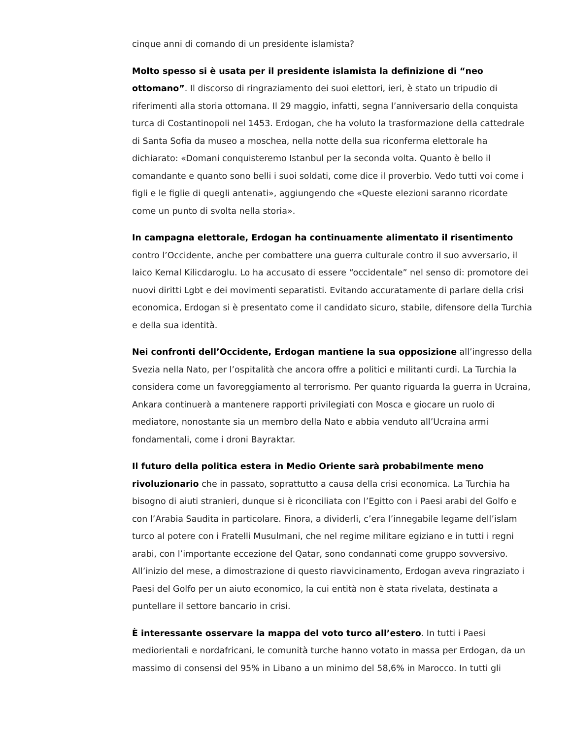cinque anni di comando di un presidente islamista?
Molto spesso si è usata per il presidente islamista la definizione di “neo ottomano”. Il discorso di ringraziamento dei suoi elettori, ieri, è stato un tripudio di riferimenti alla storia ottomana. Il 29 maggio, infatti, segna l’anniversario della conquista turca di Costantinopoli nel 1453. Erdogan, che ha voluto la trasformazione della cattedrale di Santa Sofia da museo a moschea, nella notte della sua riconferma elettorale ha dichiarato: «Domani conquisteremo Istanbul per la seconda volta. Quanto è bello il comandante e quanto sono belli i suoi soldati, come dice il proverbio. Vedo tutti voi come i figli e le figlie di quegli antenati», aggiungendo che «Queste elezioni saranno ricordate come un punto di svolta nella storia».
In campagna elettorale, Erdogan ha continuamente alimentato il risentimento contro l’Occidente, anche per combattere una guerra culturale contro il suo avversario, il laico Kemal Kilicdaroglu. Lo ha accusato di essere “occidentale” nel senso di: promotore dei nuovi diritti Lgbt e dei movimenti separatisti. Evitando accuratamente di parlare della crisi economica, Erdogan si è presentato come il candidato sicuro, stabile, difensore della Turchia e della sua identità.
Nei confronti dell’Occidente, Erdogan mantiene la sua opposizione all’ingresso della Svezia nella Nato, per l’ospitalità che ancora offre a politici e militanti curdi. La Turchia la considera come un favoreggiamento al terrorismo. Per quanto riguarda la guerra in Ucraina, Ankara continuerà a mantenere rapporti privilegiati con Mosca e giocare un ruolo di mediatore, nonostante sia un membro della Nato e abbia venduto all’Ucraina armi fondamentali, come i droni Bayraktar.
Il futuro della politica estera in Medio Oriente sarà probabilmente meno rivoluzionario che in passato, soprattutto a causa della crisi economica. La Turchia ha bisogno di aiuti stranieri, dunque si è riconciliata con l’Egitto con i Paesi arabi del Golfo e con l’Arabia Saudita in particolare. Finora, a dividerli, c’era l’innegabile legame dell’islam turco al potere con i Fratelli Musulmani, che nel regime militare egiziano e in tutti i regni arabi, con l’importante eccezione del Qatar, sono condannati come gruppo sovversivo. All’inizio del mese, a dimostrazione di questo riavvicinamento, Erdogan aveva ringraziato i Paesi del Golfo per un aiuto economico, la cui entità non è stata rivelata, destinata a puntellare il settore bancario in crisi.
È interessante osservare la mappa del voto turco all’estero. In tutti i Paesi mediorientali e nordafricani, le comunità turche hanno votato in massa per Erdogan, da un massimo di consensi del 95% in Libano a un minimo del 58,6% in Marocco. In tutti gli